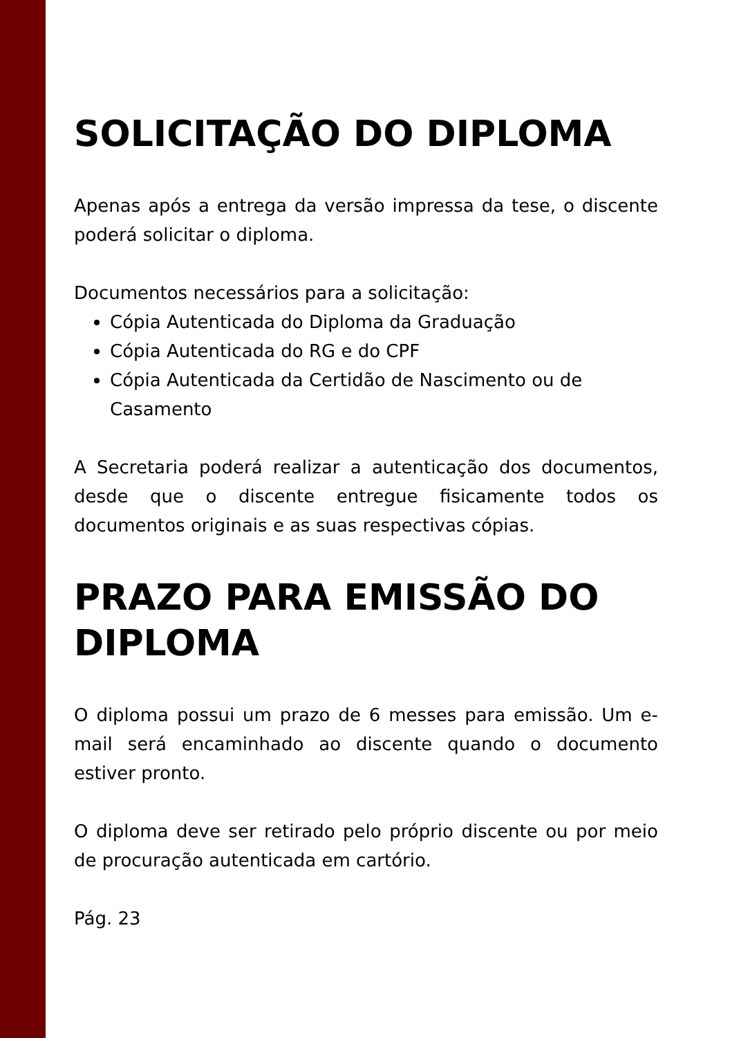SOLICITAÇÃO DO DIPLOMA
Apenas após a entrega da versão impressa da tese, o discente poderá solicitar o diploma.
Documentos necessários para a solicitação:
Cópia Autenticada do Diploma da Graduação
Cópia Autenticada do RG e do CPF
Cópia Autenticada da Certidão de Nascimento ou de Casamento
A Secretaria poderá realizar a autenticação dos documentos, desde que o discente entregue fisicamente todos os documentos originais e as suas respectivas cópias.
PRAZO PARA EMISSÃO DO DIPLOMA
O diploma possui um prazo de 6 messes para emissão. Um e-mail será encaminhado ao discente quando o documento estiver pronto.
O diploma deve ser retirado pelo próprio discente ou por meio de procuração autenticada em cartório.
Pág. 23